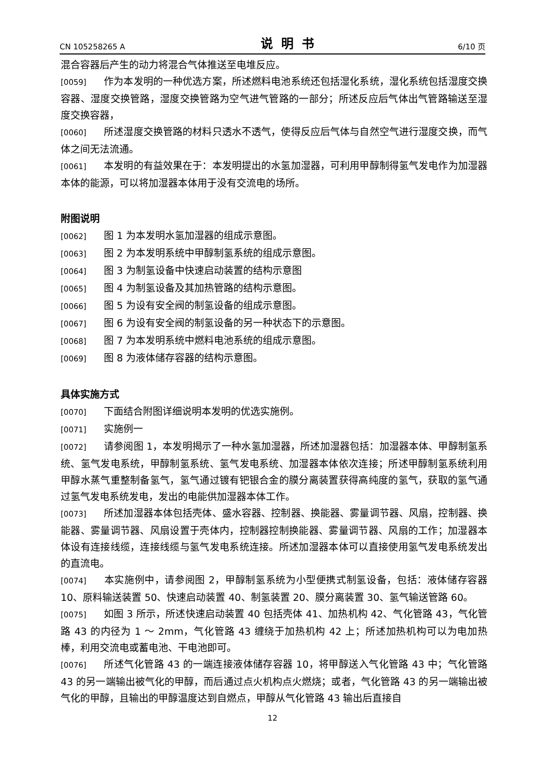CN 105258265 A 说明书 6/10 页
混合容器后产生的动力将混合气体推送至电堆反应。
[0059] 作为本发明的一种优选方案，所述燃料电池系统还包括湿化系统，湿化系统包括湿度交换容器、湿度交换管路，湿度交换管路为空气进气管路的一部分；所述反应后气体出气管路输送至湿度交换容器，
[0060] 所述湿度交换管路的材料只透水不透气，使得反应后气体与自然空气进行湿度交换，而气体之间无法流通。
[0061] 本发明的有益效果在于：本发明提出的水氢加湿器，可利用甲醇制得氢气发电作为加湿器本体的能源，可以将加湿器本体用于没有交流电的场所。
附图说明
[0062] 图 1 为本发明水氢加湿器的组成示意图。
[0063] 图 2 为本发明系统中甲醇制氢系统的组成示意图。
[0064] 图 3 为制氢设备中快速启动装置的结构示意图
[0065] 图 4 为制氢设备及其加热管路的结构示意图。
[0066] 图 5 为设有安全阀的制氢设备的组成示意图。
[0067] 图 6 为设有安全阀的制氢设备的另一种状态下的示意图。
[0068] 图 7 为本发明系统中燃料电池系统的组成示意图。
[0069] 图 8 为液体储存容器的结构示意图。
具体实施方式
[0070] 下面结合附图详细说明本发明的优选实施例。
[0071] 实施例一
[0072] 请参阅图 1，本发明揭示了一种水氢加湿器，所述加湿器包括：加湿器本体、甲醇制氢系统、氢气发电系统，甲醇制氢系统、氢气发电系统、加湿器本体依次连接；所述甲醇制氢系统利用甲醇水蒸气重整制备氢气，氢气通过镀有钯银合金的膜分离装置获得高纯度的氢气，获取的氢气通过氢气发电系统发电，发出的电能供加湿器本体工作。
[0073] 所述加湿器本体包括壳体、盛水容器、控制器、换能器、雾量调节器、风扇，控制器、换能器、雾量调节器、风扇设置于壳体内，控制器控制换能器、雾量调节器、风扇的工作；加湿器本体设有连接线缆，连接线缆与氢气发电系统连接。所述加湿器本体可以直接使用氢气发电系统发出的直流电。
[0074] 本实施例中，请参阅图 2，甲醇制氢系统为小型便携式制氢设备，包括：液体储存容器 10、原料输送装置 50、快速启动装置 40、制氢装置 20、膜分离装置 30、氢气输送管路 60。
[0075] 如图 3 所示，所述快速启动装置 40 包括壳体 41、加热机构 42、气化管路 43，气化管路 43 的内径为 1 ～ 2mm，气化管路 43 缠绕于加热机构 42 上；所述加热机构可以为电加热棒，利用交流电或蓄电池、干电池即可。
[0076] 所述气化管路 43 的一端连接液体储存容器 10，将甲醇送入气化管路 43 中；气化管路 43 的另一端输出被气化的甲醇，而后通过点火机构点火燃烧；或者，气化管路 43 的另一端输出被气化的甲醇，且输出的甲醇温度达到自燃点，甲醇从气化管路 43 输出后直接自
12